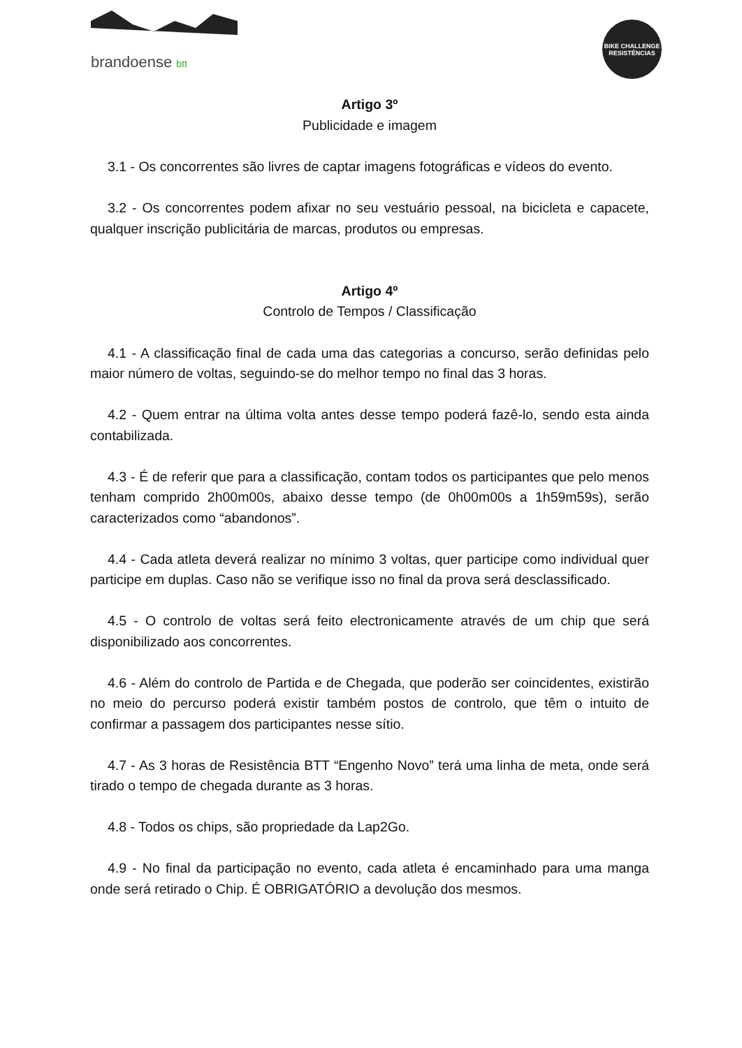brandoense btt
BIKE CHALLENGE
RESISTÊNCIAS
Artigo 3º
Publicidade e imagem
3.1 - Os concorrentes são livres de captar imagens fotográficas e vídeos do evento.
3.2 - Os concorrentes podem afixar no seu vestuário pessoal, na bicicleta e capacete, qualquer inscrição publicitária de marcas, produtos ou empresas.
Artigo 4º
Controlo de Tempos / Classificação
4.1 - A classificação final de cada uma das categorias a concurso, serão definidas pelo maior número de voltas, seguindo-se do melhor tempo no final das 3 horas.
4.2 - Quem entrar na última volta antes desse tempo poderá fazê-lo, sendo esta ainda contabilizada.
4.3 - É de referir que para a classificação, contam todos os participantes que pelo menos tenham comprido 2h00m00s, abaixo desse tempo (de 0h00m00s a 1h59m59s), serão caracterizados como “abandonos”.
4.4 - Cada atleta deverá realizar no mínimo 3 voltas, quer participe como individual quer participe em duplas. Caso não se verifique isso no final da prova será desclassificado.
4.5 - O controlo de voltas será feito electronicamente através de um chip que será disponibilizado aos concorrentes.
4.6 - Além do controlo de Partida e de Chegada, que poderão ser coincidentes, existirão no meio do percurso poderá existir também postos de controlo, que têm o intuito de confirmar a passagem dos participantes nesse sítio.
4.7 - As 3 horas de Resistência BTT “Engenho Novo” terá uma linha de meta, onde será tirado o tempo de chegada durante as 3 horas.
4.8 - Todos os chips, são propriedade da Lap2Go.
4.9 - No final da participação no evento, cada atleta é encaminhado para uma manga onde será retirado o Chip. É OBRIGATÓRIO a devolução dos mesmos.